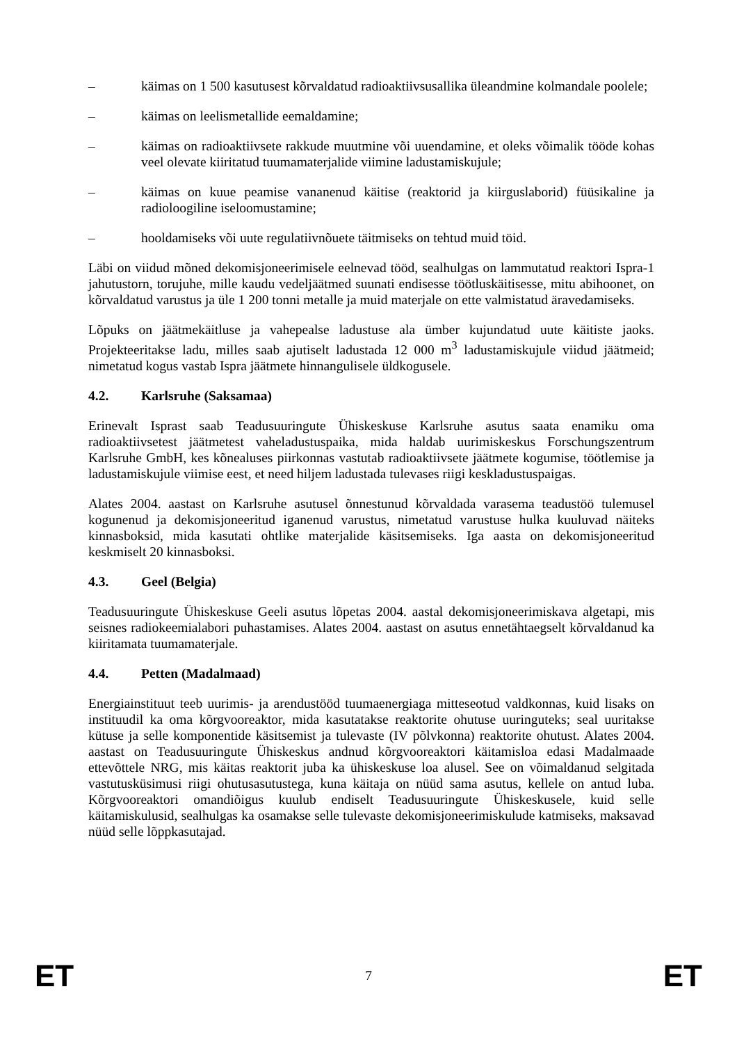– käimas on 1 500 kasutusest kõrvaldatud radioaktiivsusallika üleandmine kolmandale poolele;
– käimas on leelismetallide eemaldamine;
– käimas on radioaktiivsete rakkude muutmine või uuendamine, et oleks võimalik tööde kohas veel olevate kiiritatud tuumamaterjalide viimine ladustamiskujule;
– käimas on kuue peamise vananenud käitise (reaktorid ja kiirguslaborid) füüsikaline ja radioloogiline iseloomustamine;
– hooldamiseks või uute regulatiivnõuete täitmiseks on tehtud muid töid.
Läbi on viidud mõned dekomisjoneerimisele eelnevad tööd, sealhulgas on lammutatud reaktori Ispra-1 jahutustorn, torujuhe, mille kaudu vedeljäätmed suunati endisesse töötluskäitisesse, mitu abihoonet, on kõrvaldatud varustus ja üle 1 200 tonni metalle ja muid materjale on ette valmistatud äravedamiseks.
Lõpuks on jäätmekäitluse ja vahepealse ladustuse ala ümber kujundatud uute käitiste jaoks. Projekteeritakse ladu, milles saab ajutiselt ladustada 12 000 m<sup>3</sup> ladustamiskujule viidud jäätmeid; nimetatud kogus vastab Ispra jäätmete hinnangulisele üldkogusele.
4.2. Karlsruhe (Saksamaa)
Erinevalt Isprast saab Teadusuuringute Ühiskeskuse Karlsruhe asutus saata enamiku oma radioaktiivsetest jäätmetest vaheladustuspaika, mida haldab uurimiskeskus Forschungszentrum Karlsruhe GmbH, kes kõnealuses piirkonnas vastutab radioaktiivsete jäätmete kogumise, töötlemise ja ladustamiskujule viimise eest, et need hiljem ladustada tulevases riigi keskladustuspaigas.
Alates 2004. aastast on Karlsruhe asutusel õnnestunud kõrvaldada varasema teadustöö tulemusel kogunenud ja dekomisjoneeritud iganenud varustus, nimetatud varustuse hulka kuuluvad näiteks kinnasboksid, mida kasutati ohtlike materjalide käsitsemiseks. Iga aasta on dekomisjoneeritud keskmiselt 20 kinnasboksi.
4.3. Geel (Belgia)
Teadusuuringute Ühiskeskuse Geeli asutus lõpetas 2004. aastal dekomisjoneerimiskava algetapi, mis seisnes radiokeemialabori puhastamises. Alates 2004. aastast on asutus ennetähtaegselt kõrvaldanud ka kiiritamata tuumamaterjale.
4.4. Petten (Madalmaad)
Energiainstituut teeb uurimis- ja arendustööd tuumaenergiaga mitteseotud valdkonnas, kuid lisaks on instituudil ka oma kõrgvooreaktor, mida kasutatakse reaktorite ohutuse uuringuteks; seal uuritakse kütuse ja selle komponentide käsitsemist ja tulevaste (IV põlvkonna) reaktorite ohutust. Alates 2004. aastast on Teadusuuringute Ühiskeskus andnud kõrgvooreaktori käitamisloa edasi Madalmaade ettevõttele NRG, mis käitas reaktorit juba ka ühiskeskuse loa alusel. See on võimaldanud selgitada vastutusküsimusi riigi ohutusasutustega, kuna käitaja on nüüd sama asutus, kellele on antud luba. Kõrgvooreaktori omandiõigus kuulub endiselt Teadusuuringute Ühiskeskusele, kuid selle käitamiskulusid, sealhulgas ka osamakse selle tulevaste dekomisjoneerimiskulude katmiseks, maksavad nüüd selle lõppkasutajad.
ET 7 ET